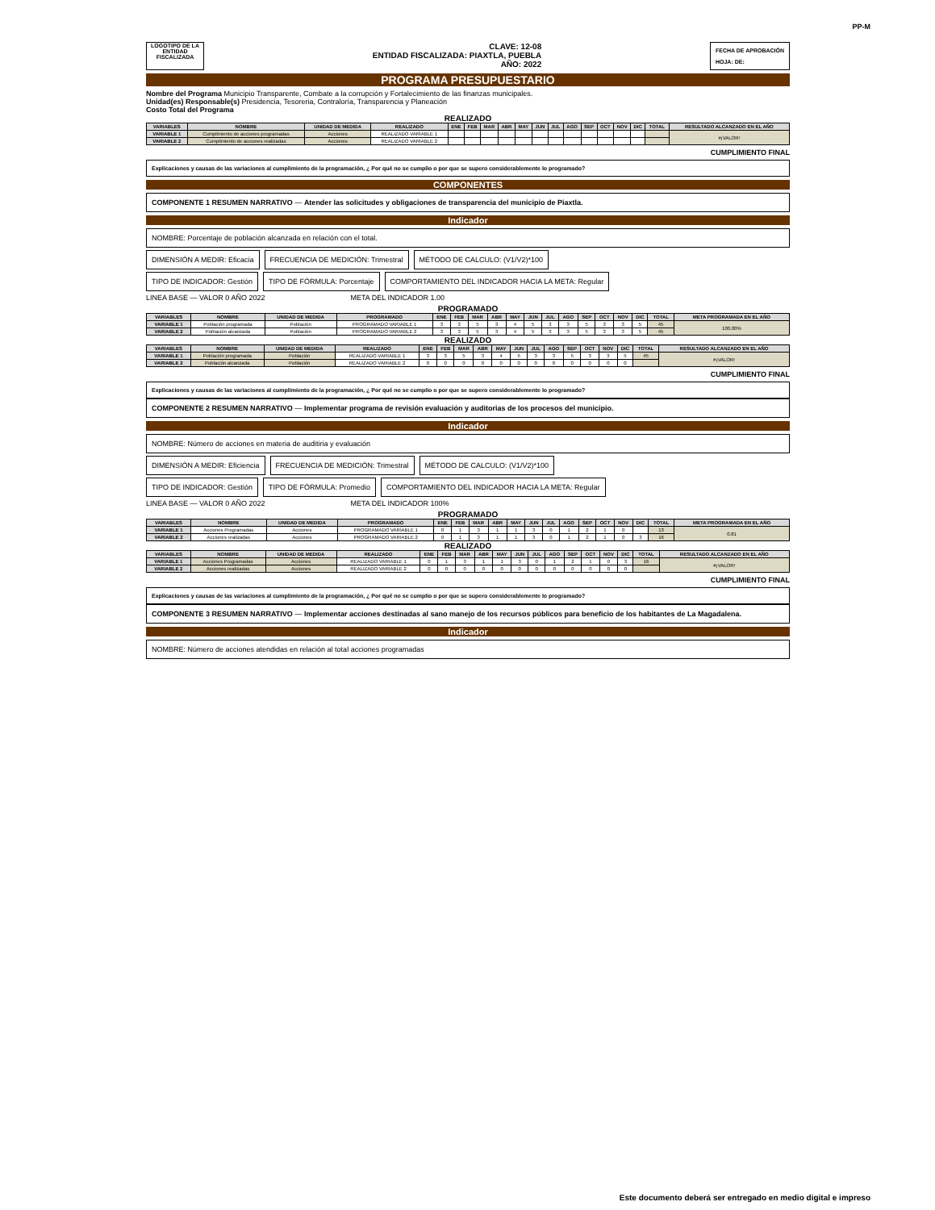PP-M
LOGOTIPO DE LA ENTIDAD FISCALIZADA
CLAVE: 12-08
ENTIDAD FISCALIZADA: PIAXTLA, PUEBLA
AÑO: 2022
FECHA DE APROBACIÓN
HOJA: DE:
PROGRAMA PRESUPUESTARIO
Nombre del Programa Municipio Transparente, Combate a la corrupción y Fortalecimiento de las finanzas municipales.
Unidad(es) Responsable(s) Presidencia, Tesoreria, Contraloría, Transparencia y Planeación
Costo Total del Programa
REALIZADO
| VARIABLES | NOMBRE | UNIDAD DE MEDIDA | REALIZADO | ENE | FEB | MAR | ABR | MAY | JUN | JUL | AGO | SEP | OCT | NOV | DIC | TOTAL | RESULTADO ALCANZADO EN EL AÑO |
| --- | --- | --- | --- | --- | --- | --- | --- | --- | --- | --- | --- | --- | --- | --- | --- | --- | --- |
| VARIABLE 1 | Cumplimiento de acciones programadas | Acciones | REALIZADO VARIABLE 1 | | | | | | | | | | | | | | #¡VALOR! |
| VARIABLE 2 | Cumplimiento de acciones realizadas | Acciones | REALIZADO VARIABLE 2 | | | | | | | | | | | | | | |
CUMPLIMIENTO FINAL
Explicaciones y causas de las variaciones al cumplimiento de la programación, ¿ Por qué no se cumplio o por que se supero considerablemente lo programado?
COMPONENTES
COMPONENTE 1 RESUMEN NARRATIVO — Atender las solicitudes y obligaciones de transparencia del municipio de Piaxtla.
Indicador
NOMBRE: Porcentaje de población alcanzada en relación con el total.
DIMENSIÓN A MEDIR: Eficacia FRECUENCIA DE MEDICIÓN: Trimestral
MÉTODO DE CALCULO: (V1/V2)*100
TIPO DE INDICADOR: Gestión TIPO DE FÓRMULA: Porcentaje COMPORTAMIENTO DEL INDICADOR HACIA LA META: Regular
LINEA BASE — VALOR 0 AÑO 2022 META DEL INDICADOR 1.00
PROGRAMADO
| VARIABLES | NOMBRE | UNIDAD DE MEDIDA | PROGRAMADO | ENE | FEB | MAR | ABR | MAY | JUN | JUL | AGO | SEP | OCT | NOV | DIC | TOTAL | META PROGRAMADA EN EL AÑO |
| --- | --- | --- | --- | --- | --- | --- | --- | --- | --- | --- | --- | --- | --- | --- | --- | --- | --- |
| VARIABLE 1 | Población programada | Población | PROGRAMADO VARIABLE 1 | 3 | 3 | 5 | 3 | 4 | 5 | 3 | 3 | 5 | 3 | 3 | 5 | 45 | 100.00% |
| VARIABLE 2 | Población alcanzada | Población | PROGRAMADO VARIABLE 2 | 3 | 3 | 5 | 3 | 4 | 5 | 3 | 3 | 5 | 3 | 3 | 5 | 45 | |
REALIZADO
| VARIABLES | NOMBRE | UNIDAD DE MEDIDA | REALIZADO | ENE | FEB | MAR | ABR | MAY | JUN | JUL | AGO | SEP | OCT | NOV | DIC | TOTAL | RESULTADO ALCANZADO EN EL AÑO |
| --- | --- | --- | --- | --- | --- | --- | --- | --- | --- | --- | --- | --- | --- | --- | --- | --- | --- |
| VARIABLE 1 | Población programada | Población | REALIZADO VARIABLE 1 | 3 | 3 | 5 | 3 | 4 | 5 | 3 | 3 | 5 | 3 | 3 | 5 | 45 | #¡VALOR! |
| VARIABLE 2 | Población alcanzada | Población | REALIZADO VARIABLE 2 | 0 | 0 | 0 | 0 | 0 | 0 | 0 | 0 | 0 | 0 | 0 | 0 | | |
CUMPLIMIENTO FINAL
Explicaciones y causas de las variaciones al cumplimiento de la programación, ¿ Por qué no se cumplio o por que se supero considerablemente lo programado?
COMPONENTE 2 RESUMEN NARRATIVO — Implementar programa de revisión evaluación y auditorias de los procesos del municipio.
Indicador
NOMBRE: Número de acciones en materia de auditiria y evaluación
DIMENSIÓN A MEDIR: Eficiencia FRECUENCIA DE MEDICIÓN: Trimestral
MÉTODO DE CALCULO: (V1/V2)*100
TIPO DE INDICADOR: Gestión TIPO DE FÓRMULA: Promedio COMPORTAMIENTO DEL INDICADOR HACIA LA META: Regular
LINEA BASE — VALOR 0 AÑO 2022 META DEL INDICADOR 100%
PROGRAMADO
| VARIABLES | NOMBRE | UNIDAD DE MEDIDA | PROGRAMADO | ENE | FEB | MAR | ABR | MAY | JUN | JUL | AGO | SEP | OCT | NOV | DIC | TOTAL | META PROGRAMADA EN EL AÑO |
| --- | --- | --- | --- | --- | --- | --- | --- | --- | --- | --- | --- | --- | --- | --- | --- | --- | --- |
| VARIABLE 1 | Acciones Programadas | Acciones | PROGRAMADO VARIABLE 1 | 0 | 1 | 3 | 1 | 1 | 3 | 0 | 1 | 2 | 1 | 0 | | 13 | 0.81 |
| VARIABLE 2 | Acciones realizadas | Acciones | PROGRAMADO VARIABLE 2 | 0 | 1 | 3 | 1 | 1 | 3 | 0 | 1 | 2 | 1 | 0 | 3 | 16 | |
REALIZADO
| VARIABLES | NOMBRE | UNIDAD DE MEDIDA | REALIZADO | ENE | FEB | MAR | ABR | MAY | JUN | JUL | AGO | SEP | OCT | NOV | DIC | TOTAL | RESULTADO ALCANZADO EN EL AÑO |
| --- | --- | --- | --- | --- | --- | --- | --- | --- | --- | --- | --- | --- | --- | --- | --- | --- | --- |
| VARIABLE 1 | Acciones Programadas | Acciones | REALIZADO VARIABLE 1 | 0 | 1 | 3 | 1 | 1 | 3 | 0 | 1 | 2 | 1 | 0 | 3 | 16 | #¡VALOR! |
| VARIABLE 2 | Acciones realizadas | Acciones | REALIZADO VARIABLE 2 | 0 | 0 | 0 | 0 | 0 | 0 | 0 | 0 | 0 | 0 | 0 | 0 | | |
CUMPLIMIENTO FINAL
Explicaciones y causas de las variaciones al cumplimiento de la programación, ¿ Por qué no se cumplio o por que se supero considerablemente lo programado?
COMPONENTE 3 RESUMEN NARRATIVO — Implementar acciones destinadas al sano manejo de los recursos públicos para beneficio de los habitantes de La Magadalena.
Indicador
NOMBRE: Número de acciones atendidas en relación al total acciones programadas
Este documento deberá ser entregado en medio digital e impreso